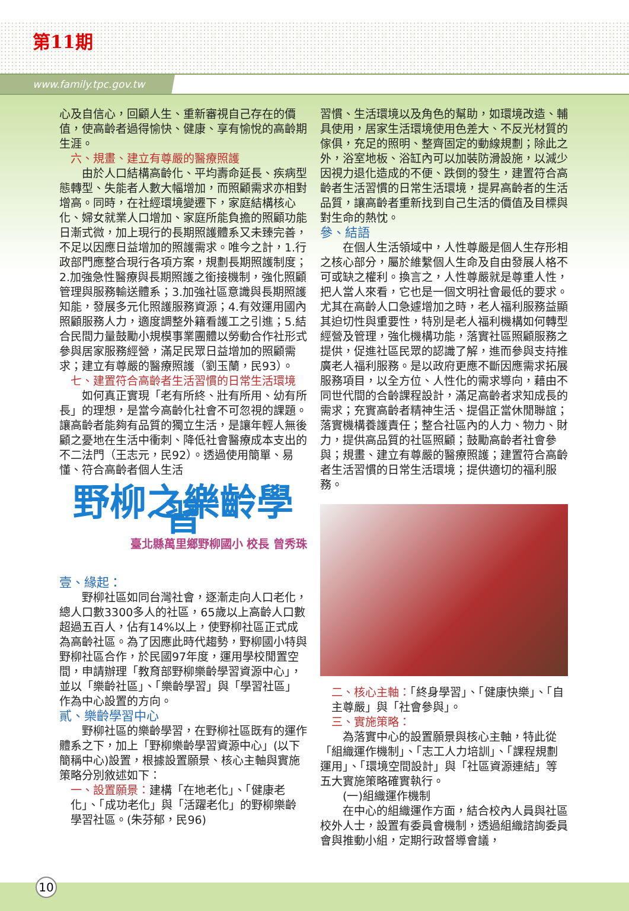第11期
www.family.tpc.gov.tw
心及自信心，回顧人生、重新審視自己存在的價值，使高齡者過得愉快、健康、享有愉悅的高齡期生涯。
六、規畫、建立有尊嚴的醫療照護
由於人口結構高齡化、平均壽命延長、疾病型態轉型、失能者人數大幅增加，而照顧需求亦相對增高。同時，在社經環境變遷下，家庭結構核心化、婦女就業人口增加、家庭所能負擔的照顧功能日漸式微，加上現行的長期照護體系又未臻完善，不足以因應日益增加的照護需求。唯今之計，1.行政部門應整合現行各項方案，規劃長期照護制度；2.加強急性醫療與長期照護之銜接機制，強化照顧管理與服務輸送體系；3.加強社區意識與長期照護知能，發展多元化照護服務資源；4.有效運用國內照顧服務人力，適度調整外籍看護工之引進；5.結合民間力量鼓勵小規模事業團體以勞動合作社形式參與居家服務經營，滿足民眾日益增加的照顧需求；建立有尊嚴的醫療照護（劉玉蘭，民93）。
七、建置符合高齡者生活習慣的日常生活環境
如何真正實現「老有所終、壯有所用、幼有所長」的理想，是當今高齡化社會不可忽視的課題。讓高齡者能夠有品質的獨立生活，是讓年輕人無後顧之憂地在生活中衝刺、降低社會醫療成本支出的不二法門（王志元，民92）。透過使用簡單、易懂、符合高齡者個人生活
野柳之樂齡學習
臺北縣萬里鄉野柳國小 校長 曾秀珠
壹、緣起：
野柳社區如同台灣社會，逐漸走向人口老化，總人口數3300多人的社區，65歲以上高齡人口數超過五百人，佔有14%以上，使野柳社區正式成為高齡社區。為了因應此時代趨勢，野柳國小特與野柳社區合作，於民國97年度，運用學校閒置空間，申請辦理「教育部野柳樂齡學習資源中心」，並以「樂齡社區」、「樂齡學習」與「學習社區」作為中心設置的方向。
貳、樂齡學習中心
野柳社區的樂齡學習，在野柳社區既有的運作體系之下，加上「野柳樂齡學習資源中心」(以下簡稱中心)設置，根據設置願景、核心主軸與實施策略分別敘述如下：
一、設置願景：建構「在地老化」、「健康老化」、「成功老化」與「活躍老化」的野柳樂齡學習社區。(朱芬郁，民96)
習慣、生活環境以及角色的幫助，如環境改造、輔具使用，居家生活環境使用色差大、不反光材質的傢俱，充足的照明、整齊固定的動線規劃；除此之外，浴室地板、浴缸內可以加裝防滑設施，以減少因視力退化造成的不便、跌倒的發生，建置符合高齡者生活習慣的日常生活環境，提昇高齡者的生活品質，讓高齡者重新找到自己生活的價值及目標與對生命的熱忱。
參、結語
在個人生活領域中，人性尊嚴是個人生存形相之核心部分，屬於維繫個人生命及自由發展人格不可或缺之權利。換言之，人性尊嚴就是尊重人性，把人當人來看，它也是一個文明社會最低的要求。尤其在高齡人口急遽增加之時，老人福利服務益顯其迫切性與重要性，特別是老人福利機構如何轉型經營及管理，強化機構功能，落實社區照顧服務之提供，促進社區民眾的認識了解，進而參與支持推廣老人福利服務。是以政府更應不斷因應需求拓展服務項目，以全方位、人性化的需求導向，藉由不同世代間的合齡課程設計，滿足高齡者求知成長的需求；充實高齡者精神生活、提倡正當休閒聯誼；落實機構養護責任；整合社區內的人力、物力、財力，提供高品質的社區照顧；鼓勵高齡者社會參與；規畫、建立有尊嚴的醫療照護；建置符合高齡者生活習慣的日常生活環境；提供適切的福利服務。
二、核心主軸：「終身學習」、「健康快樂」、「自主尊嚴」與「社會參與」。
三、實施策略：
為落實中心的設置願景與核心主軸，特此從「組織運作機制」、「志工人力培訓」、「課程規劃運用」、「環境空間設計」與「社區資源連結」等五大實施策略確實執行。
(一)組織運作機制
在中心的組織運作方面，結合校內人員與社區校外人士，設置有委員會機制，透過組織諮詢委員會與推動小組，定期行政督導會議，
10